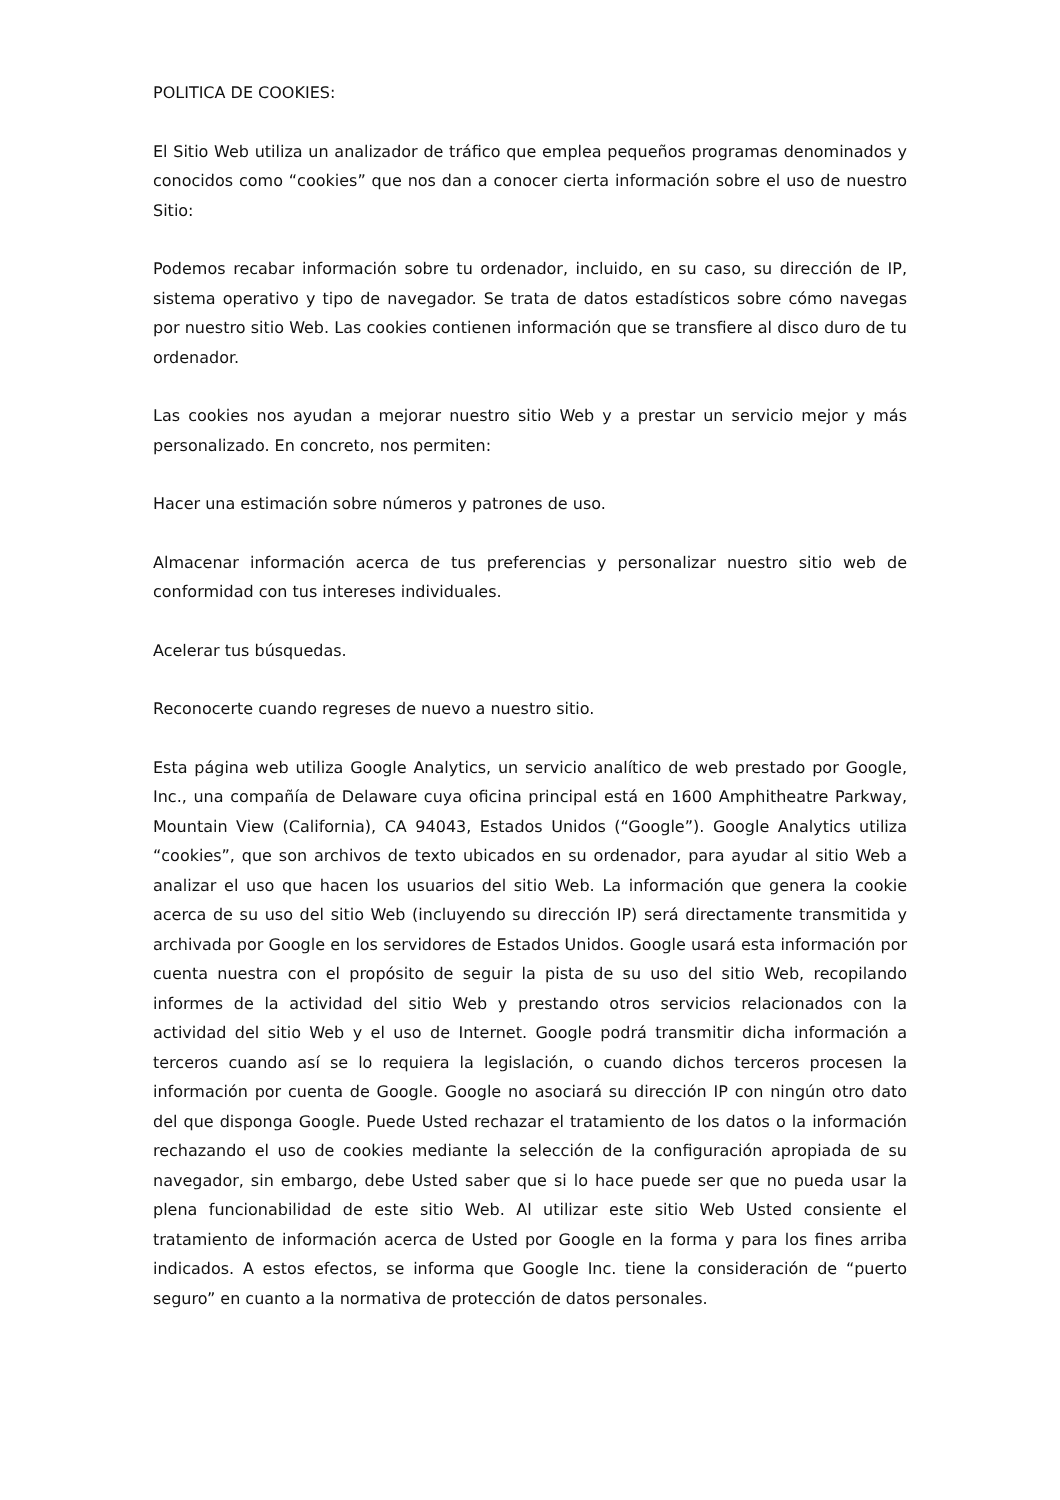POLITICA DE COOKIES:
El Sitio Web utiliza un analizador de tráfico que emplea pequeños programas denominados y conocidos como “cookies” que nos dan a conocer cierta información sobre el uso de nuestro Sitio:
Podemos recabar información sobre tu ordenador, incluido, en su caso, su dirección de IP, sistema operativo y tipo de navegador. Se trata de datos estadísticos sobre cómo navegas por nuestro sitio Web. Las cookies contienen información que se transfiere al disco duro de tu ordenador.
Las cookies nos ayudan a mejorar nuestro sitio Web y a prestar un servicio mejor y más personalizado. En concreto, nos permiten:
Hacer una estimación sobre números y patrones de uso.
Almacenar información acerca de tus preferencias y personalizar nuestro sitio web de conformidad con tus intereses individuales.
Acelerar tus búsquedas.
Reconocerte cuando regreses de nuevo a nuestro sitio.
Esta página web utiliza Google Analytics, un servicio analítico de web prestado por Google, Inc., una compañía de Delaware cuya oficina principal está en 1600 Amphitheatre Parkway, Mountain View (California), CA 94043, Estados Unidos (“Google”). Google Analytics utiliza “cookies”, que son archivos de texto ubicados en su ordenador, para ayudar al sitio Web a analizar el uso que hacen los usuarios del sitio Web. La información que genera la cookie acerca de su uso del sitio Web (incluyendo su dirección IP) será directamente transmitida y archivada por Google en los servidores de Estados Unidos. Google usará esta información por cuenta nuestra con el propósito de seguir la pista de su uso del sitio Web, recopilando informes de la actividad del sitio Web y prestando otros servicios relacionados con la actividad del sitio Web y el uso de Internet. Google podrá transmitir dicha información a terceros cuando así se lo requiera la legislación, o cuando dichos terceros procesen la información por cuenta de Google. Google no asociará su dirección IP con ningún otro dato del que disponga Google. Puede Usted rechazar el tratamiento de los datos o la información rechazando el uso de cookies mediante la selección de la configuración apropiada de su navegador, sin embargo, debe Usted saber que si lo hace puede ser que no pueda usar la plena funcionabilidad de este sitio Web. Al utilizar este sitio Web Usted consiente el tratamiento de información acerca de Usted por Google en la forma y para los fines arriba indicados. A estos efectos, se informa que Google Inc. tiene la consideración de “puerto seguro” en cuanto a la normativa de protección de datos personales.